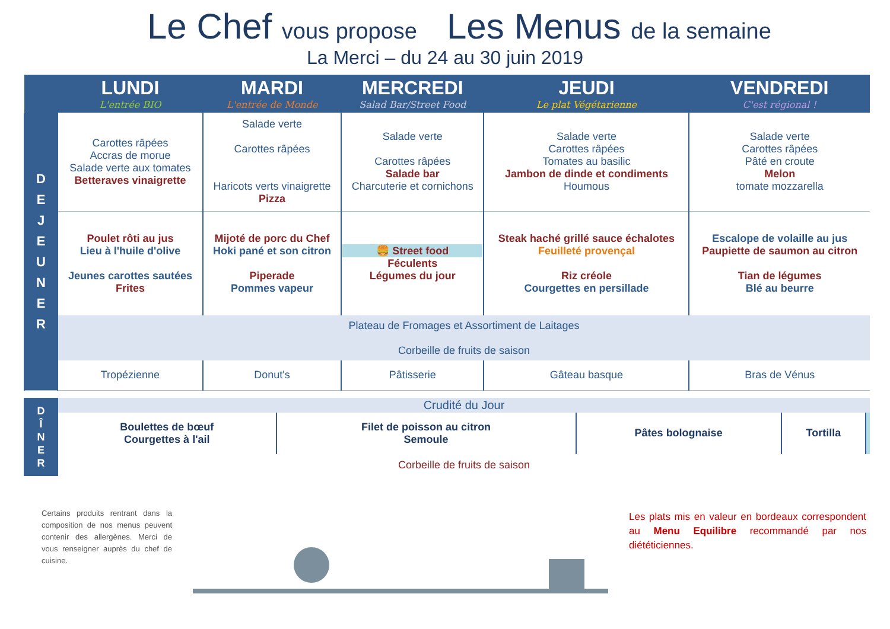Le Chef vous propose Les Menus de la semaine
La Merci – du 24 au 30 juin 2019
| | LUNDI L'entrée BIO | MARDI L'entrée de Monde | MERCREDI Salad Bar/Street Food | JEUDI Le plat Végétarienne | VENDREDI C'est régional ! |
| --- | --- | --- | --- | --- | --- |
| D E J E U N E R | Carottes râpées Accras de morue Salade verte aux tomates Betteraves vinaigrette | Salade verte Carottes râpées Haricots verts vinaigrette Pizza | Salade verte Carottes râpées Salade bar Charcuterie et cornichons | Salade verte Carottes râpées Tomates au basilic Jambon de dinde et condiments Houmous | Salade verte Carottes râpées Pâté en croute Melon tomate mozzarella |
| | Poulet rôti au jus Lieu à l'huile d'olive Jeunes carottes sautées Frites | Mijoté de porc du Chef Hoki pané et son citron Piperade Pommes vapeur | 🍔 Street food Féculents Légumes du jour | Steak haché grillé sauce échalotes Feuilleté provençal Riz créole Courgettes en persillade | Escalope de volaille au jus Paupiette de saumon au citron Tian de légumes Blé au beurre |
| | Plateau de Fromages et Assortiment de Laitages Corbeille de fruits de saison | | | | |
| | Tropézienne | Donut's | Pâtisserie | Gâteau basque | Bras de Vénus |
| D Î N E R | Crudité du Jour | | | | |
| | Boulettes de bœuf Courgettes à l'ail | Filet de poisson au citron Semoule | Pâtes bolognaise | Tortilla | |
| | Corbeille de fruits de saison | | | | |
Certains produits rentrant dans la composition de nos menus peuvent contenir des allergènes. Merci de vous renseigner auprès du chef de cuisine.
Les plats mis en valeur en bordeaux correspondent au Menu Equilibre recommandé par nos diététiciennes.